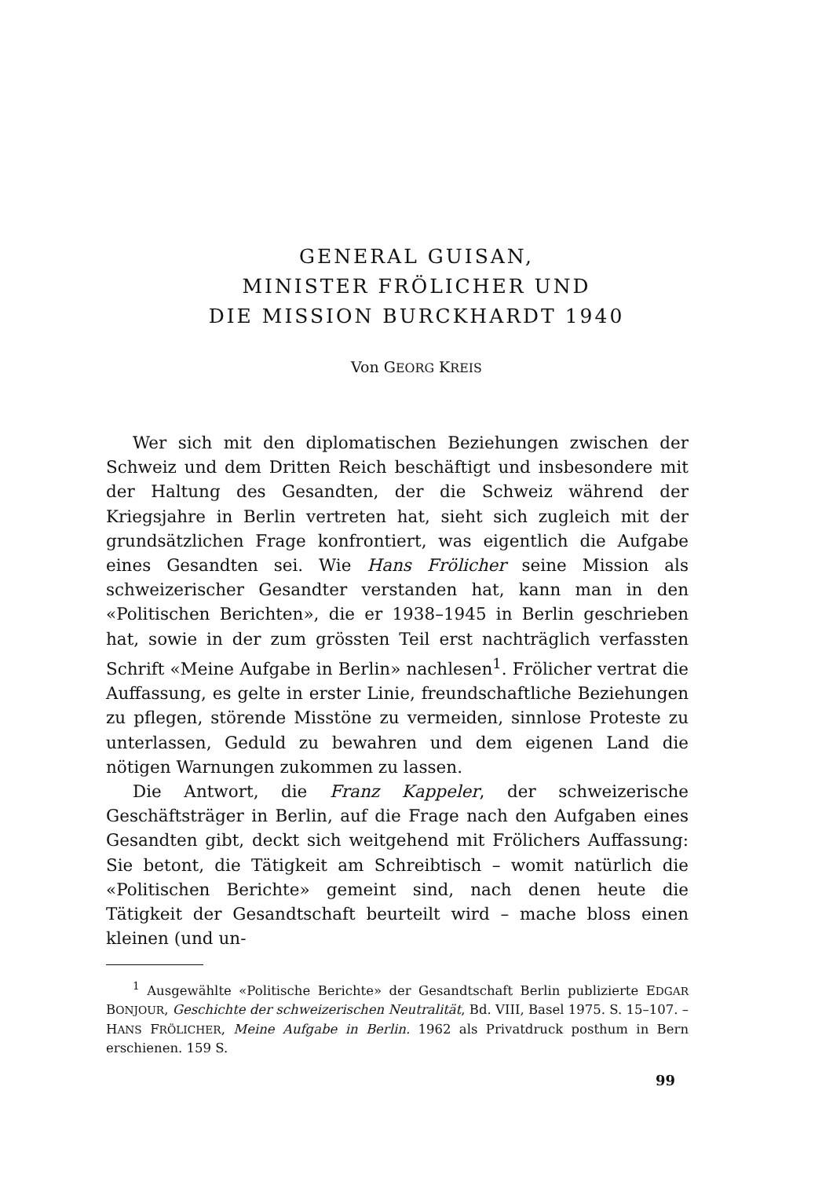GENERAL GUISAN,
MINISTER FRÖLICHER UND
DIE MISSION BURCKHARDT 1940
Von GEORG KREIS
Wer sich mit den diplomatischen Beziehungen zwischen der Schweiz und dem Dritten Reich beschäftigt und insbesondere mit der Haltung des Gesandten, der die Schweiz während der Kriegsjahre in Berlin vertreten hat, sieht sich zugleich mit der grundsätzlichen Frage konfrontiert, was eigentlich die Aufgabe eines Gesandten sei. Wie Hans Frölicher seine Mission als schweizerischer Gesandter verstanden hat, kann man in den «Politischen Berichten», die er 1938–1945 in Berlin geschrieben hat, sowie in der zum grössten Teil erst nachträglich verfassten Schrift «Meine Aufgabe in Berlin» nachlesen<sup>1</sup>. Frölicher vertrat die Auffassung, es gelte in erster Linie, freundschaftliche Beziehungen zu pflegen, störende Misstöne zu vermeiden, sinnlose Proteste zu unterlassen, Geduld zu bewahren und dem eigenen Land die nötigen Warnungen zukommen zu lassen.
Die Antwort, die Franz Kappeler, der schweizerische Geschäftsträger in Berlin, auf die Frage nach den Aufgaben eines Gesandten gibt, deckt sich weitgehend mit Frölichers Auffassung: Sie betont, die Tätigkeit am Schreibtisch – womit natürlich die «Politischen Berichte» gemeint sind, nach denen heute die Tätigkeit der Gesandtschaft beurteilt wird – mache bloss einen kleinen (und un-
<sup>1</sup> Ausgewählte «Politische Berichte» der Gesandtschaft Berlin publizierte EDGAR BONJOUR, Geschichte der schweizerischen Neutralität, Bd. VIII, Basel 1975. S. 15–107. – HANS FRÖLICHER, Meine Aufgabe in Berlin. 1962 als Privatdruck posthum in Bern erschienen. 159 S.
99